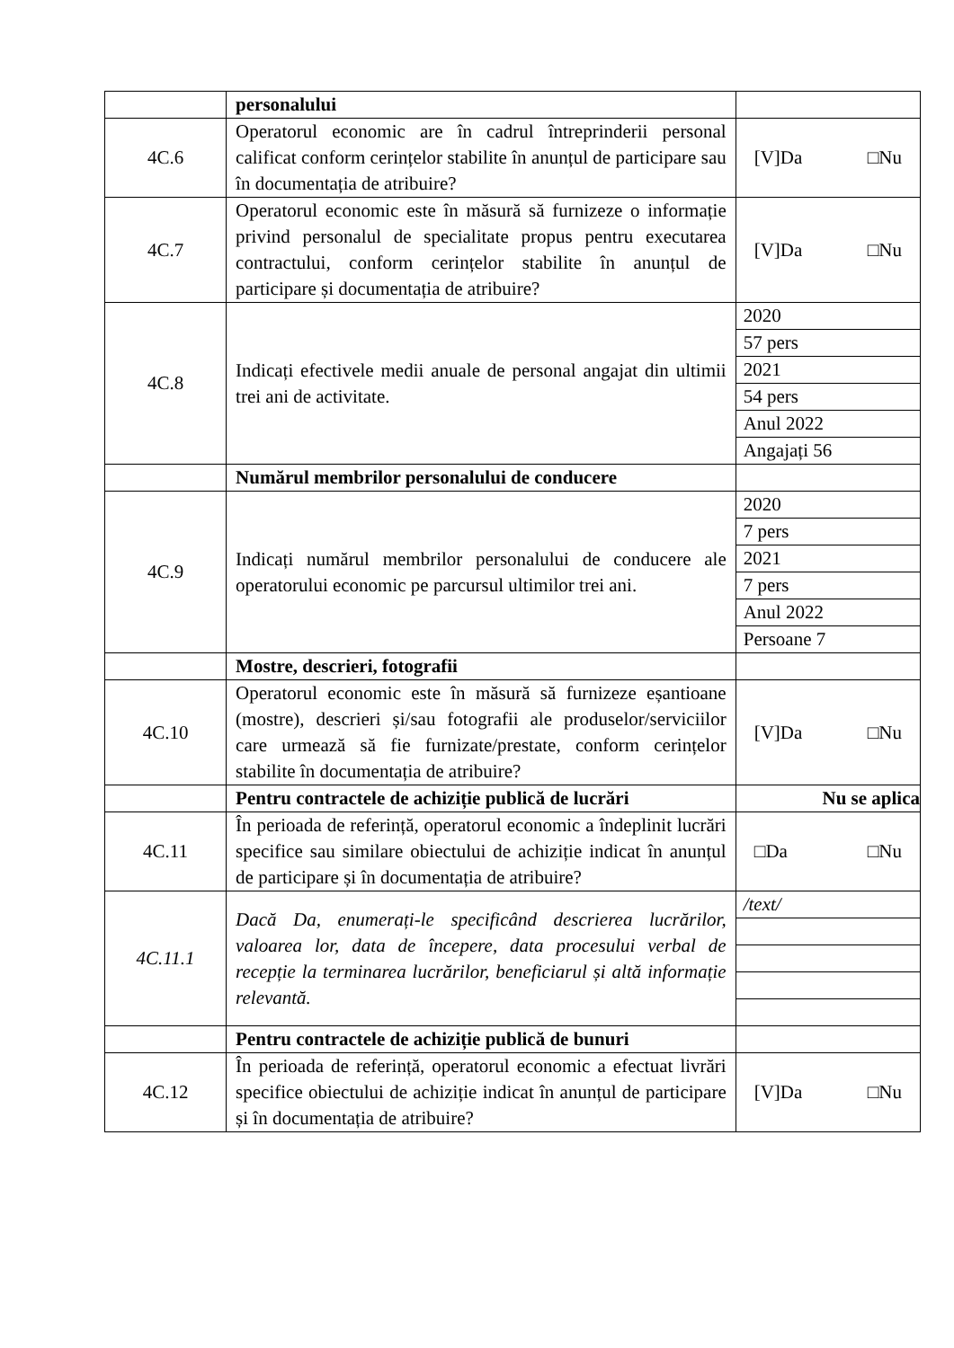| | personalului | |
| 4C.6 | Operatorul economic are în cadrul întreprinderii personal calificat conform cerințelor stabilite în anunțul de participare sau în documentația de atribuire? | [V]Da □Nu |
| 4C.7 | Operatorul economic este în măsură să furnizeze o informație privind personalul de specialitate propus pentru executarea contractului, conform cerințelor stabilite în anunțul de participare și documentația de atribuire? | [V]Da □Nu |
| 4C.8 | Indicați efectivele medii anuale de personal angajat din ultimii trei ani de activitate. | 2020 57 pers 2021 54 pers Anul 2022 Angajați 56 |
| | Numărul membrilor personalului de conducere | |
| 4C.9 | Indicați numărul membrilor personalului de conducere ale operatorului economic pe parcursul ultimilor trei ani. | 2020 7 pers 2021 7 pers Anul 2022 Persoane 7 |
| | Mostre, descrieri, fotografii | |
| 4C.10 | Operatorul economic este în măsură să furnizeze eșantioane (mostre), descrieri și/sau fotografii ale produselor/serviciilor care urmează să fie furnizate/prestate, conform cerințelor stabilite în documentația de atribuire? | [V]Da □Nu |
| | Pentru contractele de achiziție publică de lucrări | Nu se aplica |
| 4C.11 | În perioada de referință, operatorul economic a îndeplinit lucrări specifice sau similare obiectului de achiziție indicat în anunțul de participare și în documentația de atribuire? | □Da □Nu |
| 4C.11.1 | Dacă Da, enumerați-le specificând descrierea lucrărilor, valoarea lor, data de începere, data procesului verbal de recepție la terminarea lucrărilor, beneficiarul și altă informație relevantă. | /text/ |
| | Pentru contractele de achiziție publică de bunuri | |
| 4C.12 | În perioada de referință, operatorul economic a efectuat livrări specifice obiectului de achiziție indicat în anunțul de participare și în documentația de atribuire? | [V]Da □Nu |